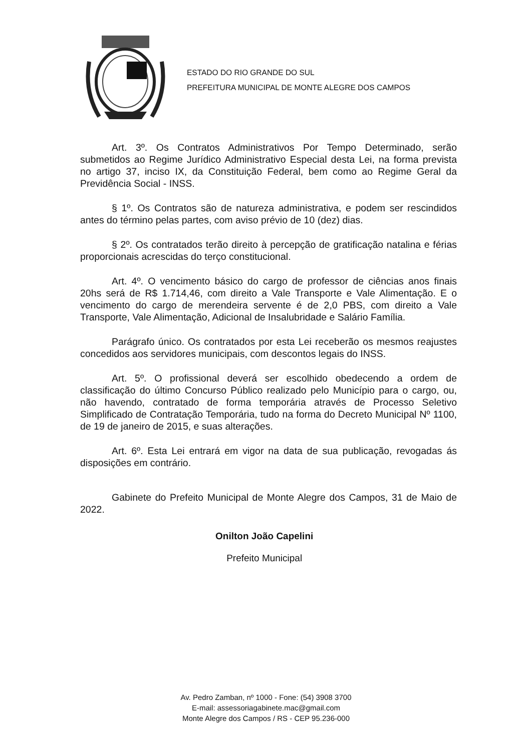ESTADO DO RIO GRANDE DO SUL
PREFEITURA MUNICIPAL DE MONTE ALEGRE DOS CAMPOS
Art. 3º. Os Contratos Administrativos Por Tempo Determinado, serão submetidos ao Regime Jurídico Administrativo Especial desta Lei, na forma prevista no artigo 37, inciso IX, da Constituição Federal, bem como ao Regime Geral da Previdência Social - INSS.
§ 1º. Os Contratos são de natureza administrativa, e podem ser rescindidos antes do término pelas partes, com aviso prévio de 10 (dez) dias.
§ 2º. Os contratados terão direito à percepção de gratificação natalina e férias proporcionais acrescidas do terço constitucional.
Art. 4º. O vencimento básico do cargo de professor de ciências anos finais 20hs será de R$ 1.714,46, com direito a Vale Transporte e Vale Alimentação. E o vencimento do cargo de merendeira servente é de 2,0 PBS, com direito a Vale Transporte, Vale Alimentação, Adicional de Insalubridade e Salário Família.
Parágrafo único. Os contratados por esta Lei receberão os mesmos reajustes concedidos aos servidores municipais, com descontos legais do INSS.
Art. 5º. O profissional deverá ser escolhido obedecendo a ordem de classificação do último Concurso Público realizado pelo Município para o cargo, ou, não havendo, contratado de forma temporária através de Processo Seletivo Simplificado de Contratação Temporária, tudo na forma do Decreto Municipal Nº 1100, de 19 de janeiro de 2015, e suas alterações.
Art. 6º. Esta Lei entrará em vigor na data de sua publicação, revogadas ás disposições em contrário.
Gabinete do Prefeito Municipal de Monte Alegre dos Campos, 31 de Maio de 2022.
Onilton João Capelini
Prefeito Municipal
Av. Pedro Zamban, nº 1000 - Fone: (54) 3908 3700
E-mail: assessoriagabinete.mac@gmail.com
Monte Alegre dos Campos / RS - CEP 95.236-000